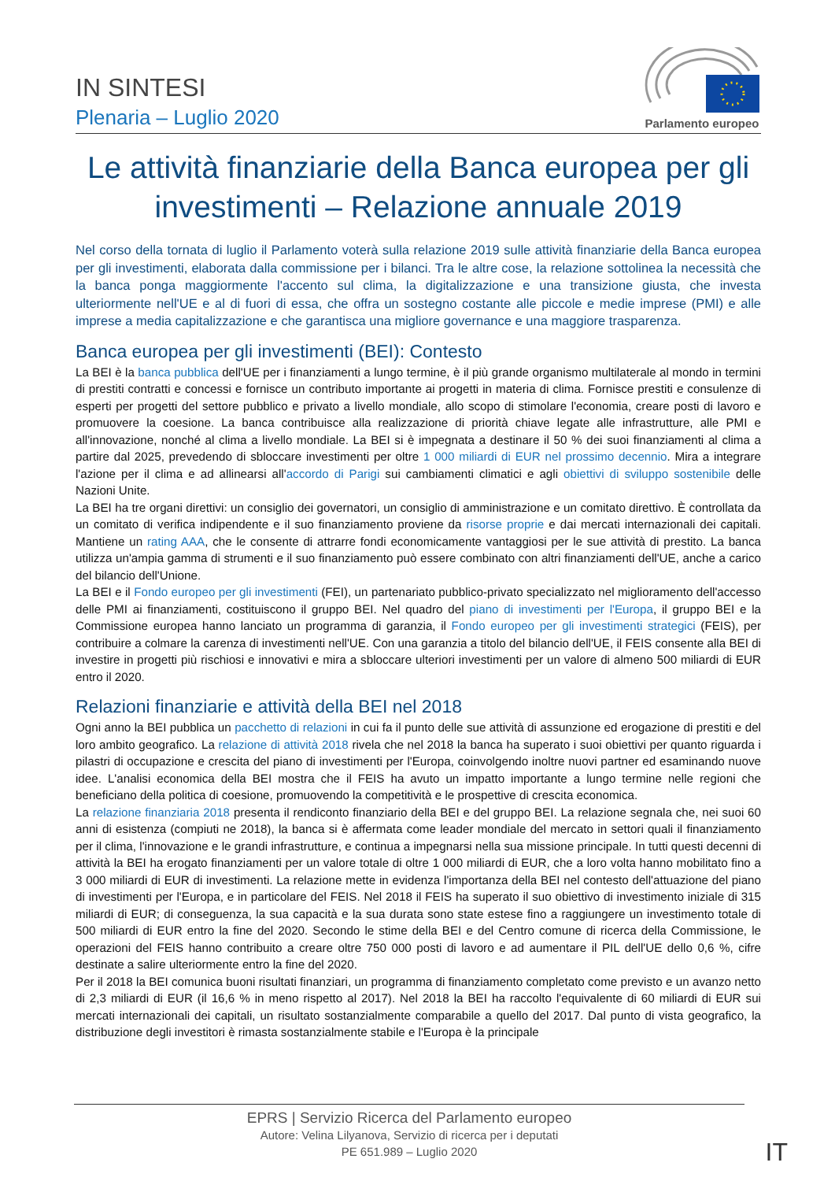IN SINTESI
Plenaria – Luglio 2020
Parlamento europeo
Le attività finanziarie della Banca europea per gli investimenti – Relazione annuale 2019
Nel corso della tornata di luglio il Parlamento voterà sulla relazione 2019 sulle attività finanziarie della Banca europea per gli investimenti, elaborata dalla commissione per i bilanci. Tra le altre cose, la relazione sottolinea la necessità che la banca ponga maggiormente l'accento sul clima, la digitalizzazione e una transizione giusta, che investa ulteriormente nell'UE e al di fuori di essa, che offra un sostegno costante alle piccole e medie imprese (PMI) e alle imprese a media capitalizzazione e che garantisca una migliore governance e una maggiore trasparenza.
Banca europea per gli investimenti (BEI): Contesto
La BEI è la banca pubblica dell'UE per i finanziamenti a lungo termine, è il più grande organismo multilaterale al mondo in termini di prestiti contratti e concessi e fornisce un contributo importante ai progetti in materia di clima. Fornisce prestiti e consulenze di esperti per progetti del settore pubblico e privato a livello mondiale, allo scopo di stimolare l'economia, creare posti di lavoro e promuovere la coesione. La banca contribuisce alla realizzazione di priorità chiave legate alle infrastrutture, alle PMI e all'innovazione, nonché al clima a livello mondiale. La BEI si è impegnata a destinare il 50 % dei suoi finanziamenti al clima a partire dal 2025, prevedendo di sbloccare investimenti per oltre 1 000 miliardi di EUR nel prossimo decennio. Mira a integrare l'azione per il clima e ad allinearsi all'accordo di Parigi sui cambiamenti climatici e agli obiettivi di sviluppo sostenibile delle Nazioni Unite.
La BEI ha tre organi direttivi: un consiglio dei governatori, un consiglio di amministrazione e un comitato direttivo. È controllata da un comitato di verifica indipendente e il suo finanziamento proviene da risorse proprie e dai mercati internazionali dei capitali. Mantiene un rating AAA, che le consente di attrarre fondi economicamente vantaggiosi per le sue attività di prestito. La banca utilizza un'ampia gamma di strumenti e il suo finanziamento può essere combinato con altri finanziamenti dell'UE, anche a carico del bilancio dell'Unione.
La BEI e il Fondo europeo per gli investimenti (FEI), un partenariato pubblico-privato specializzato nel miglioramento dell'accesso delle PMI ai finanziamenti, costituiscono il gruppo BEI. Nel quadro del piano di investimenti per l'Europa, il gruppo BEI e la Commissione europea hanno lanciato un programma di garanzia, il Fondo europeo per gli investimenti strategici (FEIS), per contribuire a colmare la carenza di investimenti nell'UE. Con una garanzia a titolo del bilancio dell'UE, il FEIS consente alla BEI di investire in progetti più rischiosi e innovativi e mira a sbloccare ulteriori investimenti per un valore di almeno 500 miliardi di EUR entro il 2020.
Relazioni finanziarie e attività della BEI nel 2018
Ogni anno la BEI pubblica un pacchetto di relazioni in cui fa il punto delle sue attività di assunzione ed erogazione di prestiti e del loro ambito geografico. La relazione di attività 2018 rivela che nel 2018 la banca ha superato i suoi obiettivi per quanto riguarda i pilastri di occupazione e crescita del piano di investimenti per l'Europa, coinvolgendo inoltre nuovi partner ed esaminando nuove idee. L'analisi economica della BEI mostra che il FEIS ha avuto un impatto importante a lungo termine nelle regioni che beneficiano della politica di coesione, promuovendo la competitività e le prospettive di crescita economica.
La relazione finanziaria 2018 presenta il rendiconto finanziario della BEI e del gruppo BEI. La relazione segnala che, nei suoi 60 anni di esistenza (compiuti ne 2018), la banca si è affermata come leader mondiale del mercato in settori quali il finanziamento per il clima, l'innovazione e le grandi infrastrutture, e continua a impegnarsi nella sua missione principale. In tutti questi decenni di attività la BEI ha erogato finanziamenti per un valore totale di oltre 1 000 miliardi di EUR, che a loro volta hanno mobilitato fino a 3 000 miliardi di EUR di investimenti. La relazione mette in evidenza l'importanza della BEI nel contesto dell'attuazione del piano di investimenti per l'Europa, e in particolare del FEIS. Nel 2018 il FEIS ha superato il suo obiettivo di investimento iniziale di 315 miliardi di EUR; di conseguenza, la sua capacità e la sua durata sono state estese fino a raggiungere un investimento totale di 500 miliardi di EUR entro la fine del 2020. Secondo le stime della BEI e del Centro comune di ricerca della Commissione, le operazioni del FEIS hanno contribuito a creare oltre 750 000 posti di lavoro e ad aumentare il PIL dell'UE dello 0,6 %, cifre destinate a salire ulteriormente entro la fine del 2020.
Per il 2018 la BEI comunica buoni risultati finanziari, un programma di finanziamento completato come previsto e un avanzo netto di 2,3 miliardi di EUR (il 16,6 % in meno rispetto al 2017). Nel 2018 la BEI ha raccolto l'equivalente di 60 miliardi di EUR sui mercati internazionali dei capitali, un risultato sostanzialmente comparabile a quello del 2017. Dal punto di vista geografico, la distribuzione degli investitori è rimasta sostanzialmente stabile e l'Europa è la principale
EPRS | Servizio Ricerca del Parlamento europeo
Autore: Velina Lilyanova, Servizio di ricerca per i deputati
PE 651.989 – Luglio 2020
IT